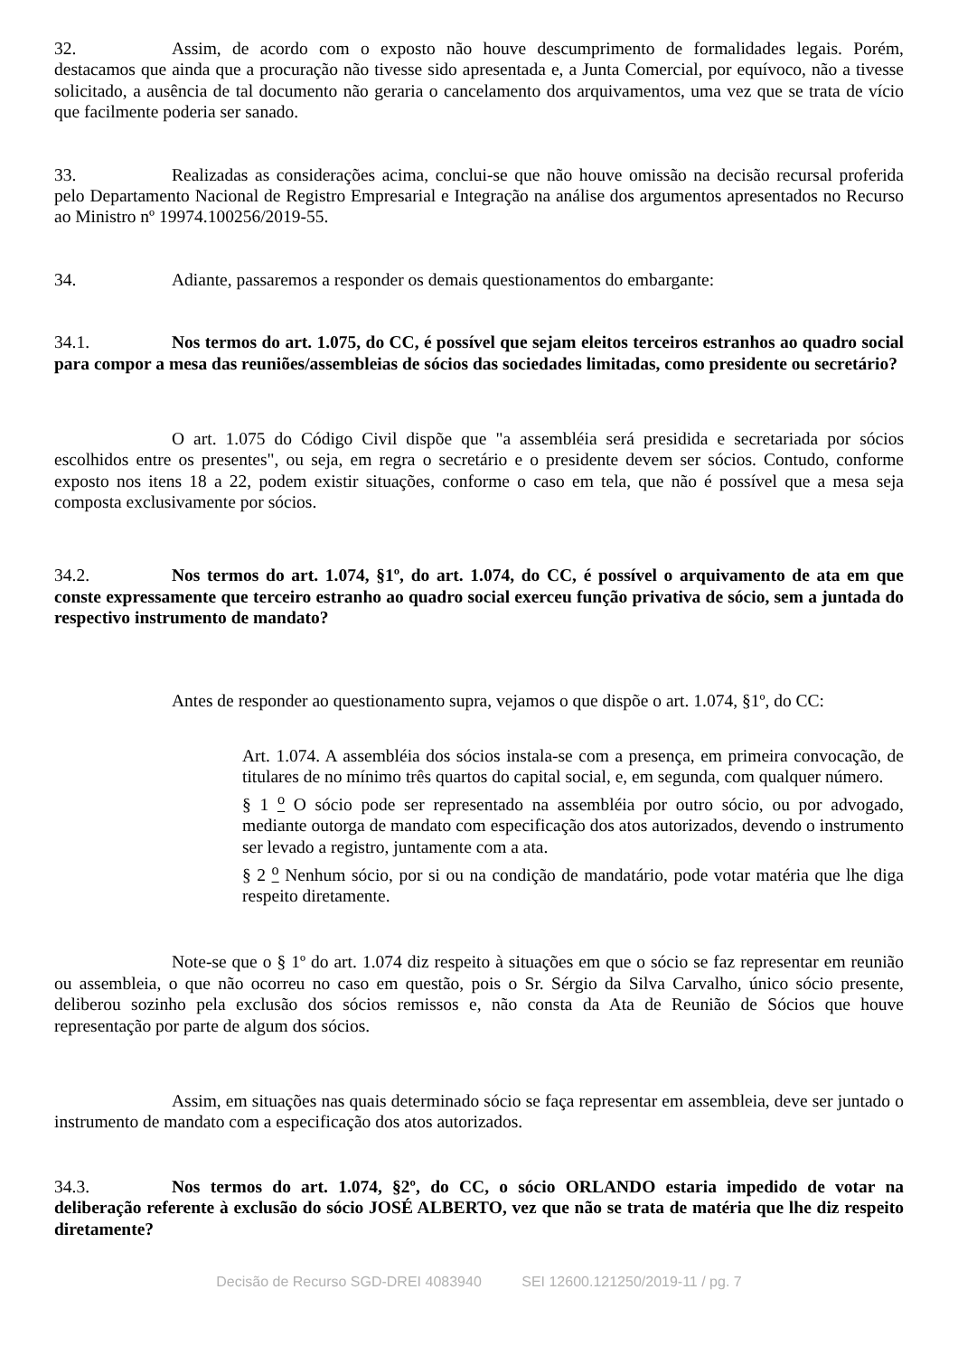32. Assim, de acordo com o exposto não houve descumprimento de formalidades legais. Porém, destacamos que ainda que a procuração não tivesse sido apresentada e, a Junta Comercial, por equívoco, não a tivesse solicitado, a ausência de tal documento não geraria o cancelamento dos arquivamentos, uma vez que se trata de vício que facilmente poderia ser sanado.
33. Realizadas as considerações acima, conclui-se que não houve omissão na decisão recursal proferida pelo Departamento Nacional de Registro Empresarial e Integração na análise dos argumentos apresentados no Recurso ao Ministro nº 19974.100256/2019-55.
34. Adiante, passaremos a responder os demais questionamentos do embargante:
34.1. Nos termos do art. 1.075, do CC, é possível que sejam eleitos terceiros estranhos ao quadro social para compor a mesa das reuniões/assembleias de sócios das sociedades limitadas, como presidente ou secretário?
O art. 1.075 do Código Civil dispõe que "a assembléia será presidida e secretariada por sócios escolhidos entre os presentes", ou seja, em regra o secretário e o presidente devem ser sócios. Contudo, conforme exposto nos itens 18 a 22, podem existir situações, conforme o caso em tela, que não é possível que a mesa seja composta exclusivamente por sócios.
34.2. Nos termos do art. 1.074, §1º, do art. 1.074, do CC, é possível o arquivamento de ata em que conste expressamente que terceiro estranho ao quadro social exerceu função privativa de sócio, sem a juntada do respectivo instrumento de mandato?
Antes de responder ao questionamento supra, vejamos o que dispõe o art. 1.074, §1º, do CC:
Art. 1.074. A assembléia dos sócios instala-se com a presença, em primeira convocação, de titulares de no mínimo três quartos do capital social, e, em segunda, com qualquer número.
§ 1 <sup>o</sup> O sócio pode ser representado na assembléia por outro sócio, ou por advogado, mediante outorga de mandato com especificação dos atos autorizados, devendo o instrumento ser levado a registro, juntamente com a ata.
§ 2 <sup>o</sup> Nenhum sócio, por si ou na condição de mandatário, pode votar matéria que lhe diga respeito diretamente.
Note-se que o § 1º do art. 1.074 diz respeito à situações em que o sócio se faz representar em reunião ou assembleia, o que não ocorreu no caso em questão, pois o Sr. Sérgio da Silva Carvalho, único sócio presente, deliberou sozinho pela exclusão dos sócios remissos e, não consta da Ata de Reunião de Sócios que houve representação por parte de algum dos sócios.
Assim, em situações nas quais determinado sócio se faça representar em assembleia, deve ser juntado o instrumento de mandato com a especificação dos atos autorizados.
34.3. Nos termos do art. 1.074, §2º, do CC, o sócio ORLANDO estaria impedido de votar na deliberação referente à exclusão do sócio JOSÉ ALBERTO, vez que não se trata de matéria que lhe diz respeito diretamente?
Decisão de Recurso SGD-DREI 4083940 SEI 12600.121250/2019-11 / pg. 7